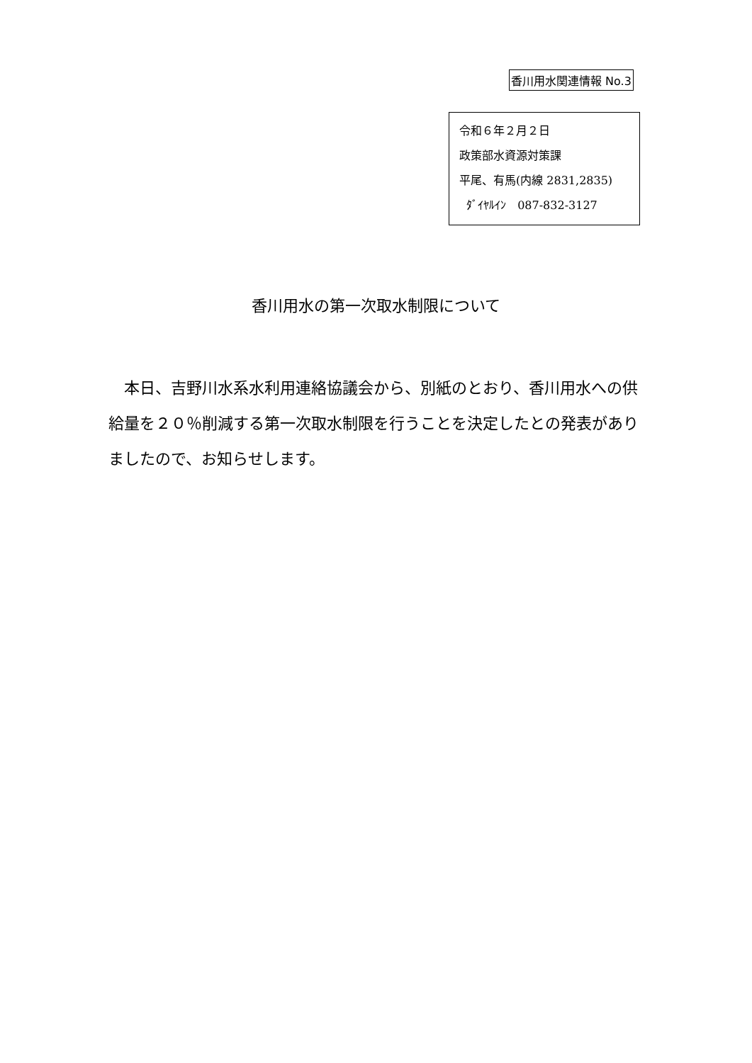香川用水関連情報 No.3
令和６年２月２日
政策部水資源対策課
平尾、有馬(内線 2831,2835)
ﾀﾞｲﾔﾙｲﾝ　087-832-3127
香川用水の第一次取水制限について
　本日、吉野川水系水利用連絡協議会から、別紙のとおり、香川用水への供給量を２０％削減する第一次取水制限を行うことを決定したとの発表がありましたので、お知らせします。